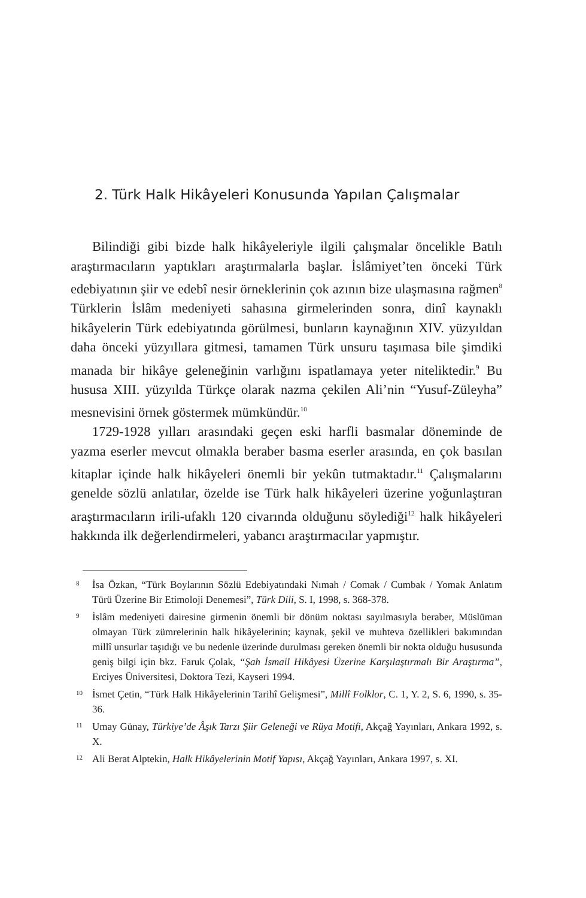2. Türk Halk Hikâyeleri Konusunda Yapılan Çalışmalar
Bilindiği gibi bizde halk hikâyeleriyle ilgili çalışmalar öncelikle Batılı araştırmacıların yaptıkları araştırmalarla başlar. İslâmiyet’ten önceki Türk edebiyatının şiir ve edebî nesir örneklerinin çok azının bize ulaşmasına rağmen<sup>8</sup> Türklerin İslâm medeniyeti sahasına girmelerinden sonra, dinî kaynaklı hikâyelerin Türk edebiyatında görülmesi, bunların kaynağının XIV. yüzyıldan daha önceki yüzyıllara gitmesi, tamamen Türk unsuru taşımasa bile şimdiki manada bir hikâye geleneğinin varlığını ispatlamaya yeter niteliktedir.<sup>9</sup> Bu hususa XIII. yüzyılda Türkçe olarak nazma çekilen Ali’nin “Yusuf-Züleyha” mesnevisini örnek göstermek mümkündür.<sup>10</sup>
1729-1928 yılları arasındaki geçen eski harfli basmalar döneminde de yazma eserler mevcut olmakla beraber basma eserler arasında, en çok basılan kitaplar içinde halk hikâyeleri önemli bir yekûn tutmaktadır.<sup>11</sup> Çalışmalarını genelde sözlü anlatılar, özelde ise Türk halk hikâyeleri üzerine yoğunlaştıran araştırmacıların irili-ufaklı 120 civarında olduğunu söylediği<sup>12</sup> halk hikâyeleri hakkında ilk değerlendirmeleri, yabancı araştırmacılar yapmıştır.
8 İsa Özkan, “Türk Boylarının Sözlü Edebiyatındaki Nımah / Comak / Cumbak / Yomak Anlatım Türü Üzerine Bir Etimoloji Denemesi”, Türk Dili, S. I, 1998, s. 368-378.
9 İslâm medeniyeti dairesine girmenin önemli bir dönüm noktası sayılmasıyla beraber, Müslüman olmayan Türk zümrelerinin halk hikâyelerinin; kaynak, şekil ve muhteva özellikleri bakımından millî unsurlar taşıdığı ve bu nedenle üzerinde durulması gereken önemli bir nokta olduğu hususunda geniş bilgi için bkz. Faruk Çolak, “Şah İsmail Hikâyesi Üzerine Karşılaştırmalı Bir Araştırma”, Erciyes Üniversitesi, Doktora Tezi, Kayseri 1994.
10 İsmet Çetin, “Türk Halk Hikâyelerinin Tarihî Gelişmesi”, Millî Folklor, C. 1, Y. 2, S. 6, 1990, s. 35-36.
11 Umay Günay, Türkiye’de Âşık Tarzı Şiir Geleneği ve Rüya Motifi, Akçağ Yayınları, Ankara 1992, s. X.
12 Ali Berat Alptekin, Halk Hikâyelerinin Motif Yapısı, Akçağ Yayınları, Ankara 1997, s. XI.